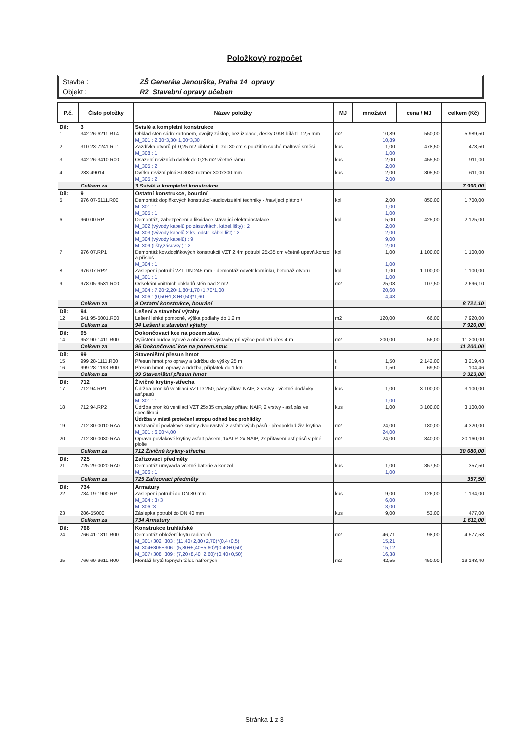Položkový rozpočet
| Stavba : | ZŠ Generála Janouška, Praha 14_opravy |
| Objekt : | R2_Stavební opravy učeben |
| P.č. | Číslo položky | Název položky | MJ | množství | cena / MJ | celkem (Kč) |
| --- | --- | --- | --- | --- | --- | --- |
| Díl: | 3 | Svislé a kompletní konstrukce | | | | |
| 1 | 342 26-6211.RT4 | Obklad stěn sádrokartonem, dvojitý záklop, bez izolace, desky GKB bílá tl. 12,5 mm | m2 | 10,89 | 550,00 | 5 989,50 |
| | | M_301 : 2,30*3,30+1,00*3,30 | | 10,89 | | |
| 2 | 310 23-7241.RT1 | Zazdívka otvorů pl. 0,25 m2 cihlami, tl. zdi 30 cm s použitím suché maltové směsi | kus | 1,00 | 478,50 | 478,50 |
| | | M_308 : 1 | | 1,00 | | |
| 3 | 342 26-3410.R00 | Osazení revizních dvířek do 0,25 m2 včetně rámu | kus | 2,00 | 455,50 | 911,00 |
| | | M_305 : 2 | | 2,00 | | |
| 4 | 283-49014 | Dvířka revizní plná SI 3030 rozměr 300x300 mm | kus | 2,00 | 305,50 | 611,00 |
| | | M_305 : 2 | | 2,00 | | |
| | Celkem za | 3 Svislé a kompletní konstrukce | | | | 7 990,00 |
| Díl: | 9 | Ostatní konstrukce, bourání | | | | |
| 5 | 976 07-6111.R00 | Demontáž doplňkových konstrukcí-audiovizuální techniky - /navíjecí plátno / | kpl | 2,00 | 850,00 | 1 700,00 |
| | | M_301 : 1 | | 1,00 | | |
| | | M_305 : 1 | | 1,00 | | |
| 6 | 960 00.RP | Demontáž, zabezpečení a likvidace stávající elektroinstalace | kpl | 5,00 | 425,00 | 2 125,00 |
| | | M_302 (vývody kabelů po zásuvkách, kábel.lišty) : 2 | | 2,00 | | |
| | | M_303 (vývody kabelů 2 ks, odstr. kábel.lišt) : 2 | | 2,00 | | |
| | | M_304 (vývody kabelů) : 9 | | 9,00 | | |
| | | M_309 (lišty,zásuvky ) : 2 | | 2,00 | | |
| 7 | 976 07.RP1 | Demontáž kov.doplňkových konstrukcii VZT 2,4m potrubí 25x35 cm včetně upevň.konzol a přísluš. | kpl | 1,00 | 1 100,00 | 1 100,00 |
| | | M_304 : 1 | | 1,00 | | |
| 8 | 976 07.RP2 | Zaslepení potrubí VZT DN 245 mm - demontáž odvětr.komínku, betonáž otvoru | kpl | 1,00 | 1 100,00 | 1 100,00 |
| | | M_301 : 1 | | 1,00 | | |
| 9 | 978 05-9531.R00 | Odsekání vnitřních obkladů stěn nad 2 m2 | m2 | 25,08 | 107,50 | 2 696,10 |
| | | M_304 : 7,20*2,20+1,80*1,70+1,70*1,00 | | 20,60 | | |
| | | M_306 : (0,50+1,80+0,50)*1,60 | | 4,48 | | |
| | Celkem za | 9 Ostatní konstrukce, bourání | | | | 8 721,10 |
| Díl: | 94 | Lešení a stavební výtahy | | | | |
| 12 | 941 95-5001.R00 | Lešení lehké pomocné, výška podlahy do 1,2 m | m2 | 120,00 | 66,00 | 7 920,00 |
| | Celkem za | 94 Lešení a stavební výtahy | | | | 7 920,00 |
| Díl: | 95 | Dokončovací kce na pozem.stav. | | | | |
| 14 | 952 90-1411.R00 | Vyčištění budov bytové a občanské výstavby při výšce podlaží přes 4 m | m2 | 200,00 | 56,00 | 11 200,00 |
| | Celkem za | 95 Dokončovací kce na pozem.stav. | | | | 11 200,00 |
| Díl: | 99 | Staveništní přesun hmot | | | | |
| 15 | 999 28-1111.R00 | Přesun hmot pro opravy a údržbu do výšky 25 m | t | 1,50 | 2 142,00 | 3 219,43 |
| 16 | 999 28-1193.R00 | Přesun hmot, opravy a údržba, příplatek do 1 km | t | 1,50 | 69,50 | 104,46 |
| | Celkem za | 99 Staveništní přesun hmot | | | | 3 323,88 |
| Díl: | 712 | Živičné krytiny-střecha | | | | |
| 17 | 712 94.RP1 | Údržba proniků ventilací VZT D 250, pásy přitav. NAIP, 2 vrstvy - včetně dodávky asf.pasů | kus | 1,00 | 3 100,00 | 3 100,00 |
| | | M_301 : 1 | | 1,00 | | |
| 18 | 712 94.RP2 | Údržba proniků ventilací VZT 25x35 cm,pásy přitav. NAIP, 2 vrstvy - asf.pás ve specifikaci | kus | 1,00 | 3 100,00 | 3 100,00 |
| | | Údržba v místě protečení stropu odhad bez prohlídky | | | | |
| 19 | 712 30-0010.RAA | Odstranění povlakové krytiny dvouvrstvé z asfaltových pásů - předpoklad živ. krytina | m2 | 24,00 | 180,00 | 4 320,00 |
| | | M_301 : 6,00*4,00 | | 24,00 | | |
| 20 | 712 30-0030.RAA | Oprava povlakové krytiny asfalt.pásem, 1xALP, 2x NAIP, 2x přitavení asf.pásů v plné ploše | m2 | 24,00 | 840,00 | 20 160,00 |
| | Celkem za | 712 Živičné krytiny-střecha | | | | 30 680,00 |
| Díl: | 725 | Zařizovací předměty | | | | |
| 21 | 725 29-0020.RA0 | Demontáž umyvadla včetně baterie a konzol | kus | 1,00 | 357,50 | 357,50 |
| | | M_306 : 1 | | 1,00 | | |
| | Celkem za | 725 Zařizovací předměty | | | | 357,50 |
| Díl: | 734 | Armatury | | | | |
| 22 | 734 19-1900.RP | Zaslepení potrubí do DN 80 mm | kus | 9,00 | 126,00 | 1 134,00 |
| | | M_304 : 3+3 | | 6,00 | | |
| | | M_306 :3 | | 3,00 | | |
| 23 | 286-55000 | Záslepka potrubí do DN 40 mm | kus | 9,00 | 53,00 | 477,00 |
| | Celkem za | 734 Armatury | | | | 1 611,00 |
| Díl: | 766 | Konstrukce truhlářské | | | | |
| 24 | 766 41-1811.R00 | Demontáž obložení krytu radiatorů | m2 | 46,71 | 98,00 | 4 577,58 |
| | | M_301+302+303 : (11,40+2,80+2,70)*(0,4+0,5) | | 15,21 | | |
| | | M_304+305+306 : (5,80+5,40+5,60)*(0,40+0,50) | | 15,12 | | |
| | | M_307+308+309 : (7,20+8,40+2,60)*(0,40+0,50) | | 16,38 | | |
| 25 | 766 69-9611.R00 | Montáž krytů topných těles natřených | m2 | 42,55 | 450,00 | 19 148,40 |
Stránka 1 z 3